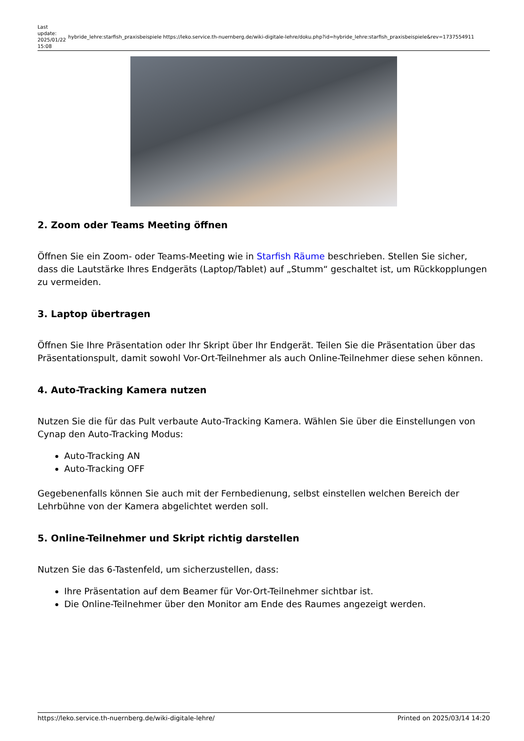Last update: 2025/01/22 15:08
hybride_lehre:starfish_praxisbeispiele https://leko.service.th-nuernberg.de/wiki-digitale-lehre/doku.php?id=hybride_lehre:starfish_praxisbeispiele&rev=1737554911
2. Zoom oder Teams Meeting öffnen
Öffnen Sie ein Zoom- oder Teams-Meeting wie in Starfish Räume beschrieben. Stellen Sie sicher, dass die Lautstärke Ihres Endgeräts (Laptop/Tablet) auf „Stumm“ geschaltet ist, um Rückkopplungen zu vermeiden.
3. Laptop übertragen
Öffnen Sie Ihre Präsentation oder Ihr Skript über Ihr Endgerät. Teilen Sie die Präsentation über das Präsentationspult, damit sowohl Vor-Ort-Teilnehmer als auch Online-Teilnehmer diese sehen können.
4. Auto-Tracking Kamera nutzen
Nutzen Sie die für das Pult verbaute Auto-Tracking Kamera. Wählen Sie über die Einstellungen von Cynap den Auto-Tracking Modus:
Auto-Tracking AN
Auto-Tracking OFF
Gegebenenfalls können Sie auch mit der Fernbedienung, selbst einstellen welchen Bereich der Lehrbühne von der Kamera abgelichtet werden soll.
5. Online-Teilnehmer und Skript richtig darstellen
Nutzen Sie das 6-Tastenfeld, um sicherzustellen, dass:
Ihre Präsentation auf dem Beamer für Vor-Ort-Teilnehmer sichtbar ist.
Die Online-Teilnehmer über den Monitor am Ende des Raumes angezeigt werden.
https://leko.service.th-nuernberg.de/wiki-digitale-lehre/ Printed on 2025/03/14 14:20